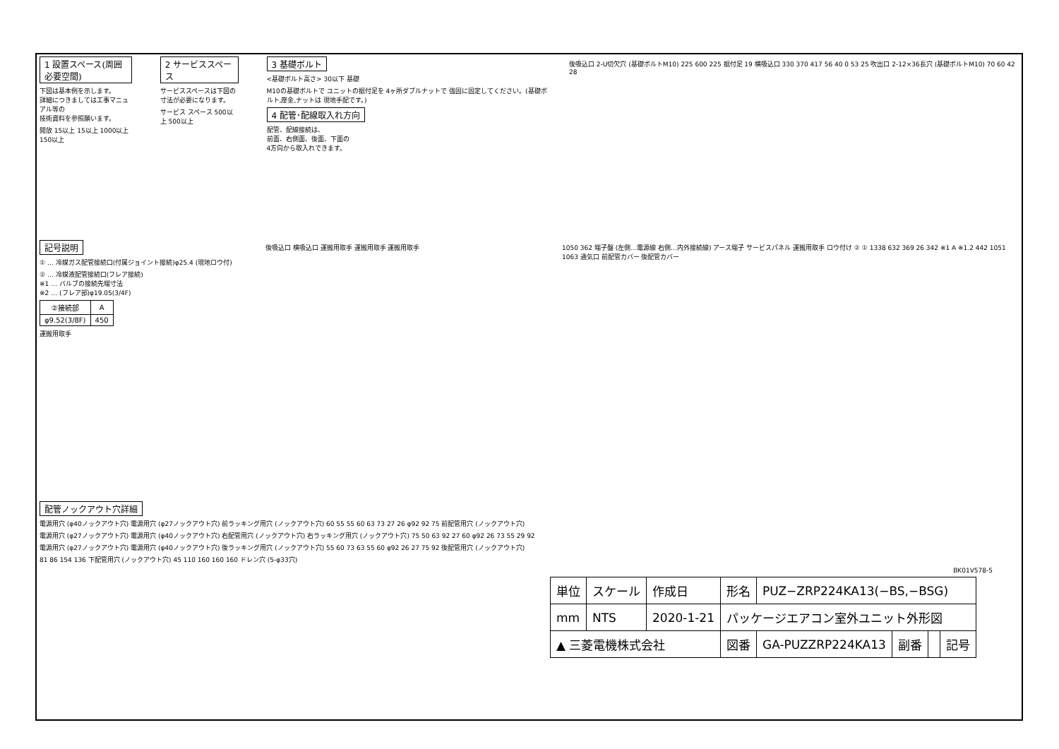1 設置スペース(周囲必要空間)
下図は基本例を示します。
詳細につきましては工事マニュアル等の
技術資料を参照願います。
開放 15以上 15以上 1000以上 150以上
2 サービススペース
サービススペースは下図の
寸法が必要になります。
サービス スペース 500以上 500以上
3 基礎ボルト
<基礎ボルト高さ> 30以下 基礎
M10の基礎ボルトで ユニットの据付足を 4ヶ所ダブルナットで 強固に固定してください。(基礎ボルト,座金,ナットは 現地手配です。)
4 配管･配線取入れ方向
配管、配線接続は、
前面、右側面、後面、下面の
4方向から取入れできます。
後吸込口 2-U切欠穴 (基礎ボルトM10) 225 600 225 据付足 19 横吸込口 330 370 417 56 40 0 53 25 吹出口 2-12×36長穴 (基礎ボルトM10) 70 60 42 28
記号説明
① … 冷媒ガス配管接続口(付属ジョイント接続)φ25.4 (現地ロウ付)
② … 冷媒液配管接続口(フレア接続)
※1 … バルブの接続先端寸法
※2 … (フレア部)φ19.05(3/4F)
| ②接続部 | A |
| --- | --- |
| φ9.52(3/8F) | 450 |
運搬用取手
後吸込口 横吸込口 運搬用取手 運搬用取手 運搬用取手 1050 362 端子盤 (左側…電源線 右側…内外接続線) アース端子 サービスパネル 運搬用取手 ロウ付け ② ① 1338 632 369 26 342 ※1 A ※1.2 442 1051 1063 通気口 前配管カバー 後配管カバー
配管ノックアウト穴詳細
電源用穴 (φ40ノックアウト穴) 電源用穴 (φ27ノックアウト穴) 前ラッキング用穴 (ノックアウト穴) 60 55 55 60 63 73 27 26 φ92 92 75 前配管用穴 (ノックアウト穴)
電源用穴 (φ27ノックアウト穴) 電源用穴 (φ40ノックアウト穴) 右配管用穴 (ノックアウト穴) 右ラッキング用穴 (ノックアウト穴) 75 50 63 92 27 60 φ92 26 73 55 29 92
電源用穴 (φ27ノックアウト穴) 電源用穴 (φ40ノックアウト穴) 後ラッキング用穴 (ノックアウト穴) 55 60 73 63 55 60 φ92 26 27 75 92 後配管用穴 (ノックアウト穴)
81 86 154 136 下配管用穴 (ノックアウト穴) 45 110 160 160 160 ドレン穴 (5-φ33穴)
BK01V578-5
| 単位 | スケール | 作成日 | 形名 | PUZ−ZRP224KA13(−BS,−BSG) | | | |
| mm | NTS | 2020-1-21 | パッケージエアコン室外ユニット外形図 | | | | |
| ▲ 三菱電機株式会社 | | | 図番 | GA-PUZZRP224KA13 | 副番 | | 記号 |